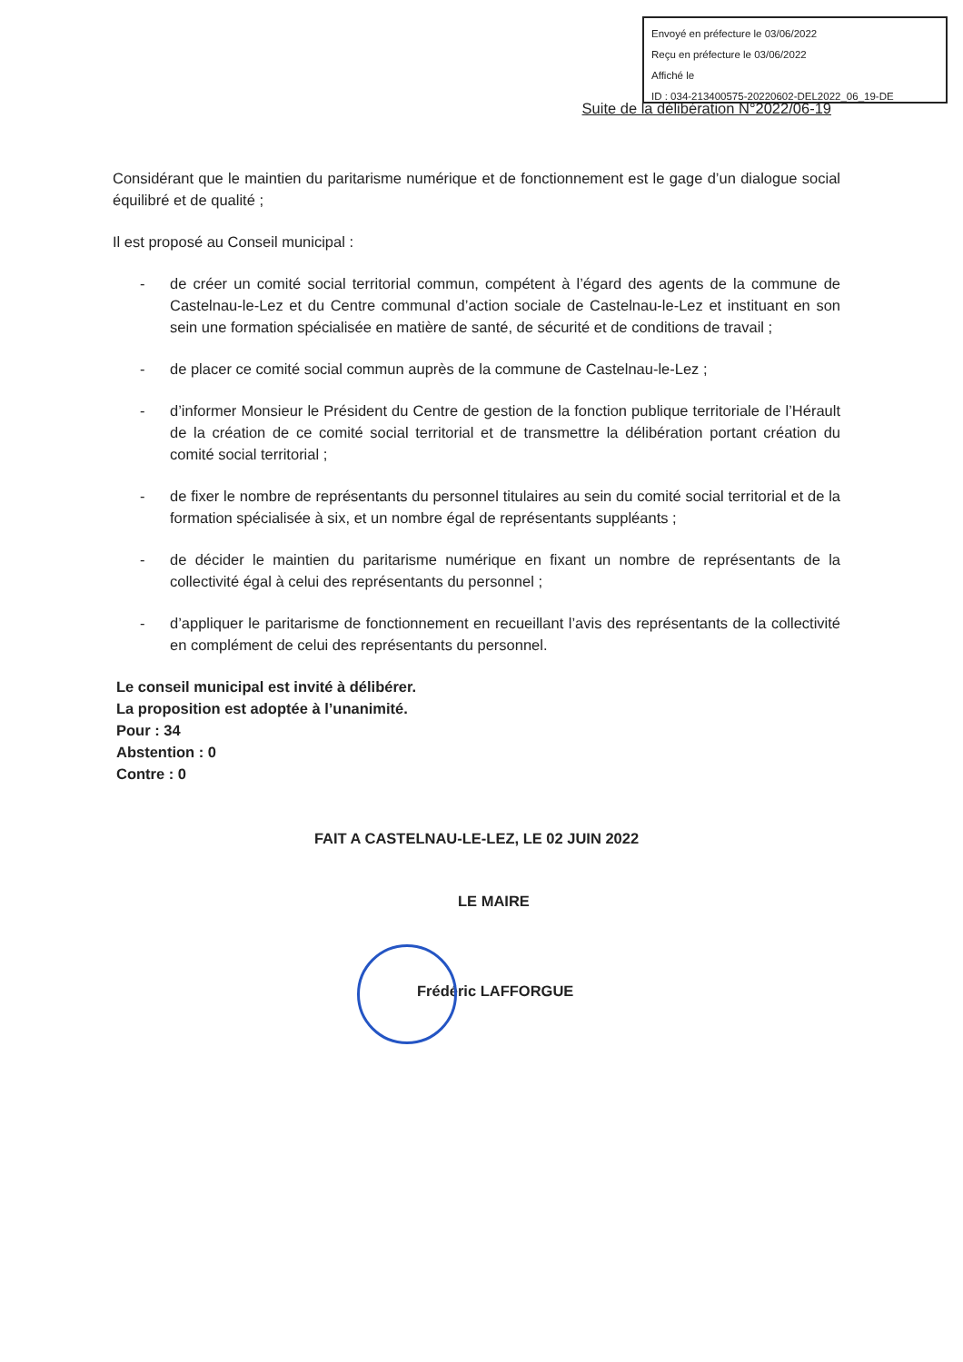Envoyé en préfecture le 03/06/2022
Reçu en préfecture le 03/06/2022
Affiché le
ID : 034-213400575-20220602-DEL2022_06_19-DE
Suite de la délibération N°2022/06-19
Considérant que le maintien du paritarisme numérique et de fonctionnement est le gage d’un dialogue social équilibré et de qualité ;
Il est proposé au Conseil municipal :
- de créer un comité social territorial commun, compétent à l’égard des agents de la commune de Castelnau-le-Lez et du Centre communal d’action sociale de Castelnau-le-Lez et instituant en son sein une formation spécialisée en matière de santé, de sécurité et de conditions de travail ;
- de placer ce comité social commun auprès de la commune de Castelnau-le-Lez ;
- d’informer Monsieur le Président du Centre de gestion de la fonction publique territoriale de l’Hérault de la création de ce comité social territorial et de transmettre la délibération portant création du comité social territorial ;
- de fixer le nombre de représentants du personnel titulaires au sein du comité social territorial et de la formation spécialisée à six, et un nombre égal de représentants suppléants ;
- de décider le maintien du paritarisme numérique en fixant un nombre de représentants de la collectivité égal à celui des représentants du personnel ;
- d’appliquer le paritarisme de fonctionnement en recueillant l’avis des représentants de la collectivité en complément de celui des représentants du personnel.
Le conseil municipal est invité à délibérer.
La proposition est adoptée à l’unanimité.
Pour : 34
Abstention : 0
Contre : 0
FAIT A CASTELNAU-LE-LEZ, LE 02 JUIN 2022
LE MAIRE
Frédéric LAFFORGUE